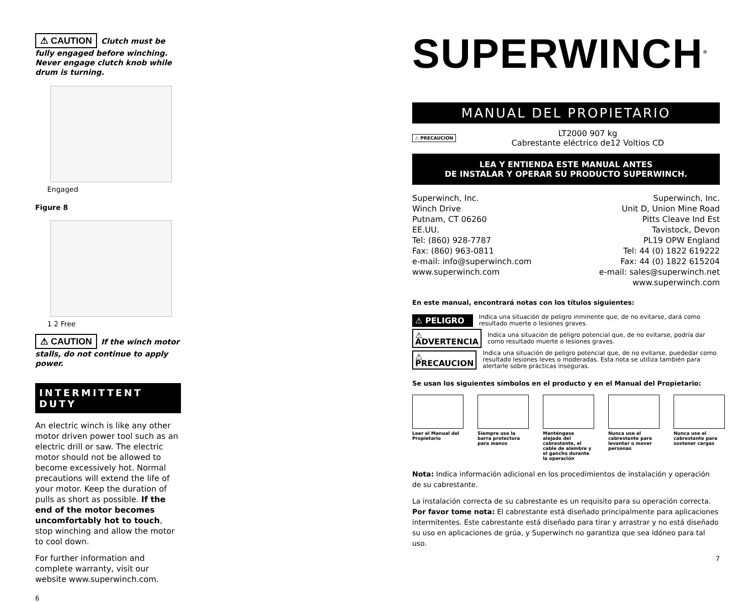⚠ CAUTION Clutch must be fully engaged before winching. Never engage clutch knob while drum is turning.
Engaged
Figure 8
1 2 Free
⚠ CAUTION If the winch motor stalls, do not continue to apply power.
INTERMITTENT DUTY
An electric winch is like any other motor driven power tool such as an electric drill or saw. The electric motor should not be allowed to become excessively hot. Normal precautions will extend the life of your motor. Keep the duration of pulls as short as possible. If the end of the motor becomes uncomfortably hot to touch, stop winching and allow the motor to cool down.
For further information and complete warranty, visit our website www.superwinch.com.
6
SUPERWINCH<sup>®</sup>
MANUAL DEL PROPIETARIO
⚠ PRECAUCION
LT2000 907 kg
Cabrestante eléctrico de12 Voltios CD
LEA Y ENTIENDA ESTE MANUAL ANTES
DE INSTALAR Y OPERAR SU PRODUCTO SUPERWINCH.
Superwinch, Inc.
Winch Drive
Putnam, CT 06260
EE.UU.
Tel: (860) 928-7787
Fax: (860) 963-0811
e-mail: info@superwinch.com
www.superwinch.com
Superwinch, Inc.
Unit D, Union Mine Road
Pitts Cleave Ind Est
Tavistock, Devon
PL19 OPW England
Tel: 44 (0) 1822 619222
Fax: 44 (0) 1822 615204
e-mail: sales@superwinch.net
www.superwinch.com
En este manual, encontrará notas con los títulos siguientes:
⚠ PELIGRO Indica una situación de peligro inminente que, de no evitarse, dará como resultado muerte o lesiones graves.
⚠ ADVERTENCIA Indica una situación de peligro potencial que, de no evitarse, podría dar como resultado muerte o lesiones graves.
⚠ PRECAUCION Indica una situación de peligro potencial que, de no evitarse, puededar como resultado lesiones leves o moderadas. Esta nota se utiliza también para alertarle sobre prácticas inseguras.
Se usan los siguientes símbolos en el producto y en el Manual del Propietario:
Leer el Manual del Propietario
Siempre use la barra protectora para manos
Manténgase alejado del cabrestante, el cable de alambre y el gancho durante la operación
Nunca use el cabrestante para levantar o mover personas
Nunca use el cabrestante para sostener cargas
Nota: Indica información adicional en los procedimientos de instalación y operación de su cabrestante.
La instalación correcta de su cabrestante es un requisito para su operación correcta. Por favor tome nota: El cabrestante está diseñado principalmente para aplicaciones intermitentes. Este cabrestante está diseñado para tirar y arrastrar y no está diseñado su uso en aplicaciones de grúa, y Superwinch no garantiza que sea idóneo para tal uso.
7